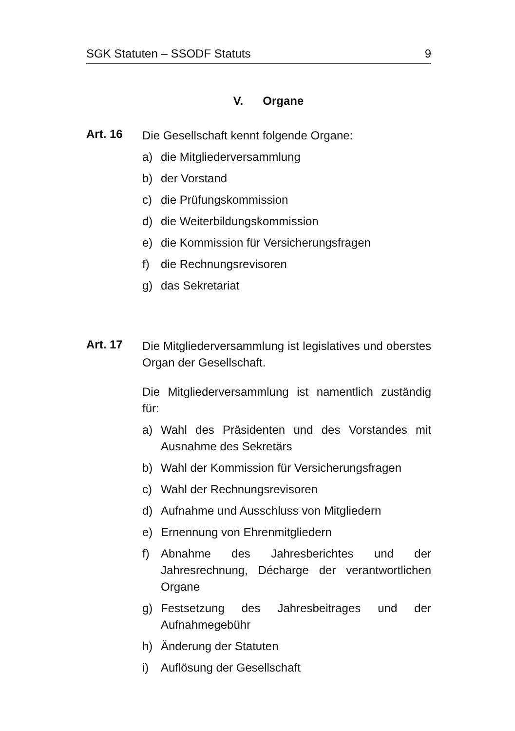SGK Statuten – SSODF Statuts 9
V. Organe
Art. 16
Die Gesellschaft kennt folgende Organe:
a) die Mitgliederversammlung
b) der Vorstand
c) die Prüfungskommission
d) die Weiterbildungskommission
e) die Kommission für Versicherungsfragen
f) die Rechnungsrevisoren
g) das Sekretariat
Art. 17
Die Mitgliederversammlung ist legislatives und oberstes Organ der Gesellschaft.
Die Mitgliederversammlung ist namentlich zuständig für:
a) Wahl des Präsidenten und des Vorstandes mit Ausnahme des Sekretärs
b) Wahl der Kommission für Versicherungsfragen
c) Wahl der Rechnungsrevisoren
d) Aufnahme und Ausschluss von Mitgliedern
e) Ernennung von Ehrenmitgliedern
f) Abnahme des Jahresberichtes und der Jahresrechnung, Décharge der verantwortlichen Organe
g) Festsetzung des Jahresbeitrages und der Aufnahmegebühr
h) Änderung der Statuten
i) Auflösung der Gesellschaft